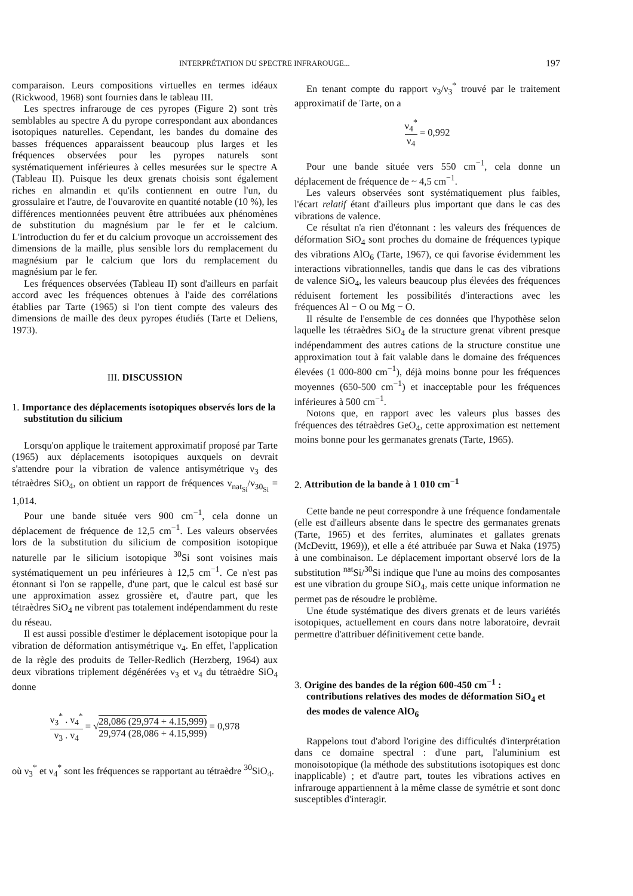INTERPRÉTATION DU SPECTRE INFRAROUGE... 197
comparaison. Leurs compositions virtuelles en termes idéaux (Rickwood, 1968) sont fournies dans le tableau III.
Les spectres infrarouge de ces pyropes (Figure 2) sont très semblables au spectre A du pyrope correspondant aux abondances isotopiques naturelles. Cependant, les bandes du domaine des basses fréquences apparaissent beaucoup plus larges et les fréquences observées pour les pyropes naturels sont systématiquement inférieures à celles mesurées sur le spectre A (Tableau II). Puisque les deux grenats choisis sont également riches en almandin et qu'ils contiennent en outre l'un, du grossulaire et l'autre, de l'ouvarovite en quantité notable (10 %), les différences mentionnées peuvent être attribuées aux phénomènes de substitution du magnésium par le fer et le calcium. L'introduction du fer et du calcium provoque un accroissement des dimensions de la maille, plus sensible lors du remplacement du magnésium par le calcium que lors du remplacement du magnésium par le fer.
Les fréquences observées (Tableau II) sont d'ailleurs en parfait accord avec les fréquences obtenues à l'aide des corrélations établies par Tarte (1965) si l'on tient compte des valeurs des dimensions de maille des deux pyropes étudiés (Tarte et Deliens, 1973).
III. DISCUSSION
1. Importance des déplacements isotopiques observés lors de la substitution du silicium
Lorsqu'on applique le traitement approximatif proposé par Tarte (1965) aux déplacements isotopiques auxquels on devrait s'attendre pour la vibration de valence antisymétrique ν<sub>3</sub> des tétraèdres SiO<sub>4</sub>, on obtient un rapport de fréquences ν<sub>nat<sub>Si</sub></sub>/ν<sub>30<sub>Si</sub></sub> = 1,014.
Pour une bande située vers 900 cm<sup>−1</sup>, cela donne un déplacement de fréquence de 12,5 cm<sup>−1</sup>. Les valeurs observées lors de la substitution du silicium de composition isotopique naturelle par le silicium isotopique <sup>30</sup>Si sont voisines mais systématiquement un peu inférieures à 12,5 cm<sup>−1</sup>. Ce n'est pas étonnant si l'on se rappelle, d'une part, que le calcul est basé sur une approximation assez grossière et, d'autre part, que les tétraèdres SiO<sub>4</sub> ne vibrent pas totalement indépendamment du reste du réseau.
Il est aussi possible d'estimer le déplacement isotopique pour la vibration de déformation antisymétrique ν<sub>4</sub>. En effet, l'application de la règle des produits de Teller-Redlich (Herzberg, 1964) aux deux vibrations triplement dégénérées ν<sub>3</sub> et ν<sub>4</sub> du tétraèdre SiO<sub>4</sub> donne
ν<sub>3</sub><sup>*</sup> . ν<sub>4</sub><sup>*</sup> ν<sub>3</sub> . ν<sub>4</sub> = √28,086 (29,974 + 4.15,999) 29,974 (28,086 + 4.15,999) = 0,978
où ν<sub>3</sub><sup>*</sup> et ν<sub>4</sub><sup>*</sup> sont les fréquences se rapportant au tétraèdre <sup>30</sup>SiO<sub>4</sub>.
En tenant compte du rapport ν<sub>3</sub>/ν<sub>3</sub><sup>*</sup> trouvé par le traitement approximatif de Tarte, on a
ν<sub>4</sub><sup>*</sup> ν<sub>4</sub> = 0,992
Pour une bande située vers 550 cm<sup>−1</sup>, cela donne un déplacement de fréquence de ~ 4,5 cm<sup>−1</sup>.
Les valeurs observées sont systématiquement plus faibles, l'écart relatif étant d'ailleurs plus important que dans le cas des vibrations de valence.
Ce résultat n'a rien d'étonnant : les valeurs des fréquences de déformation SiO<sub>4</sub> sont proches du domaine de fréquences typique des vibrations AlO<sub>6</sub> (Tarte, 1967), ce qui favorise évidemment les interactions vibrationnelles, tandis que dans le cas des vibrations de valence SiO<sub>4</sub>, les valeurs beaucoup plus élevées des fréquences réduisent fortement les possibilités d'interactions avec les fréquences Al − O ou Mg − O.
Il résulte de l'ensemble de ces données que l'hypothèse selon laquelle les tétraèdres SiO<sub>4</sub> de la structure grenat vibrent presque indépendamment des autres cations de la structure constitue une approximation tout à fait valable dans le domaine des fréquences élevées (1 000-800 cm<sup>−1</sup>), déjà moins bonne pour les fréquences moyennes (650-500 cm<sup>−1</sup>) et inacceptable pour les fréquences inférieures à 500 cm<sup>−1</sup>.
Notons que, en rapport avec les valeurs plus basses des fréquences des tétraèdres GeO<sub>4</sub>, cette approximation est nettement moins bonne pour les germanates grenats (Tarte, 1965).
2. Attribution de la bande à 1 010 cm<sup>−1</sup>
Cette bande ne peut correspondre à une fréquence fondamentale (elle est d'ailleurs absente dans le spectre des germanates grenats (Tarte, 1965) et des ferrites, aluminates et gallates grenats (McDevitt, 1969)), et elle a été attribuée par Suwa et Naka (1975) à une combinaison. Le déplacement important observé lors de la substitution <sup>nat</sup>Si/<sup>30</sup>Si indique que l'une au moins des composantes est une vibration du groupe SiO<sub>4</sub>, mais cette unique information ne permet pas de résoudre le problème.
Une étude systématique des divers grenats et de leurs variétés isotopiques, actuellement en cours dans notre laboratoire, devrait permettre d'attribuer définitivement cette bande.
3. Origine des bandes de la région 600-450 cm<sup>−1</sup> : contributions relatives des modes de déformation SiO<sub>4</sub> et des modes de valence AlO<sub>6</sub>
Rappelons tout d'abord l'origine des difficultés d'interprétation dans ce domaine spectral : d'une part, l'aluminium est monoisotopique (la méthode des substitutions isotopiques est donc inapplicable) ; et d'autre part, toutes les vibrations actives en infrarouge appartiennent à la même classe de symétrie et sont donc susceptibles d'interagir.